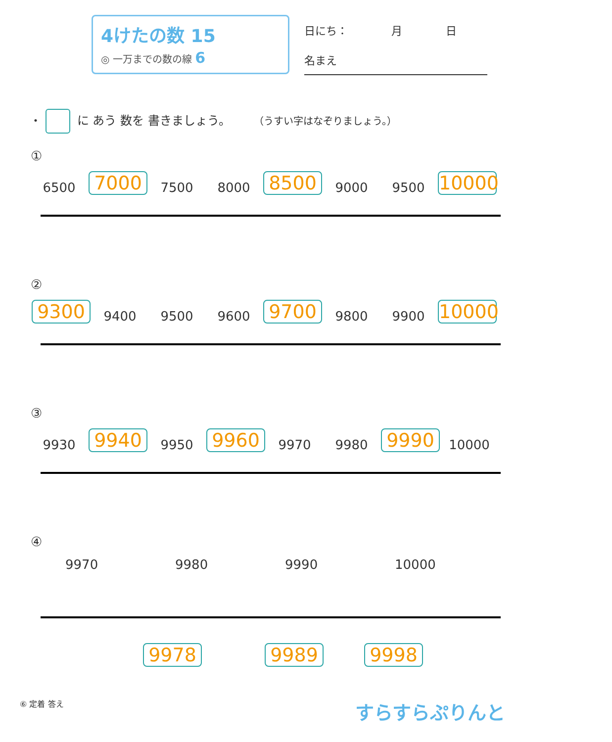4けたの数 15
◎ 一万までの数の線 6
日にち：　　　　月　　　　日
名まえ
・ に あう 数を 書きましょう。 （うすい字はなぞりましょう。）
①
6500 7000 7500 8000 8500 9000 9500 10000
②
9300 9400 9500 9600 9700 9800 9900 10000
③
9930 9940 9950 9960 9970 9980 9990 10000
④
9970 9980 9990 10000
9978 9989 9998
⑥ 定着 答え すらすらぷりんと